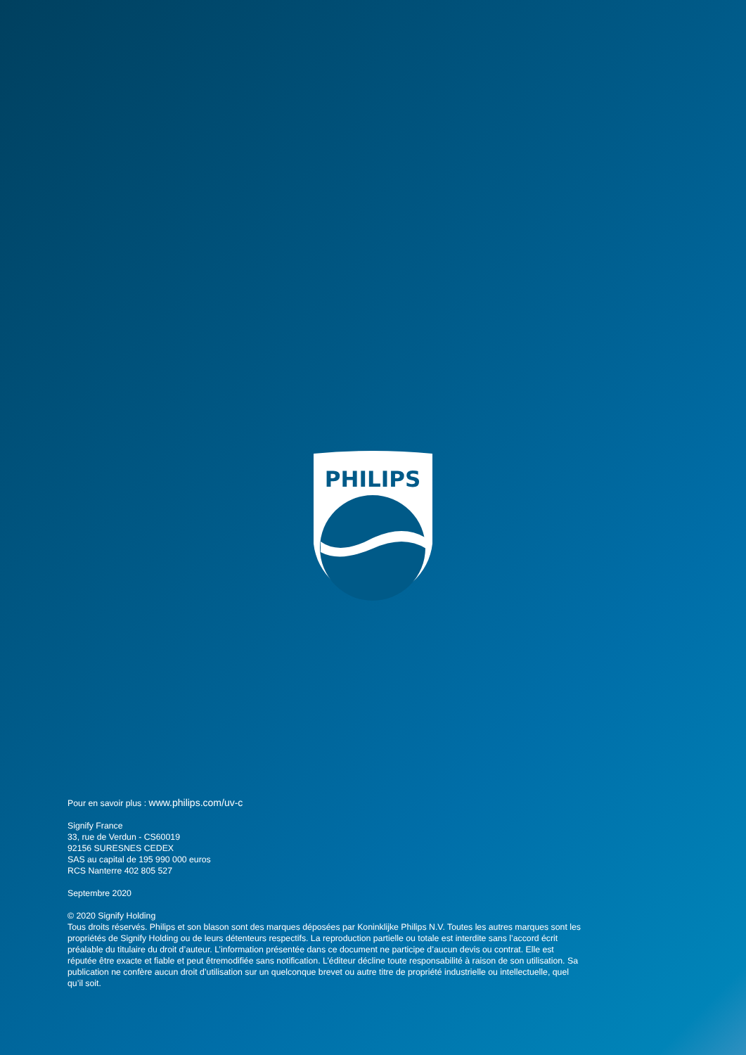PHILIPS
Pour en savoir plus : www.philips.com/uv-c
Signify France
33, rue de Verdun - CS60019
92156 SURESNES CEDEX
SAS au capital de 195 990 000 euros
RCS Nanterre 402 805 527
Septembre 2020
© 2020 Signify Holding
Tous droits réservés. Philips et son blason sont des marques déposées par Koninklijke Philips N.V. Toutes les autres marques sont les propriétés de Signify Holding ou de leurs détenteurs respectifs. La reproduction partielle ou totale est interdite sans l’accord écrit préalable du titulaire du droit d’auteur. L’information présentée dans ce document ne participe d’aucun devis ou contrat. Elle est réputée être exacte et fiable et peut êtremodifiée sans notification. L’éditeur décline toute responsabilité à raison de son utilisation. Sa publication ne confère aucun droit d’utilisation sur un quelconque brevet ou autre titre de propriété industrielle ou intellectuelle, quel qu’il soit.